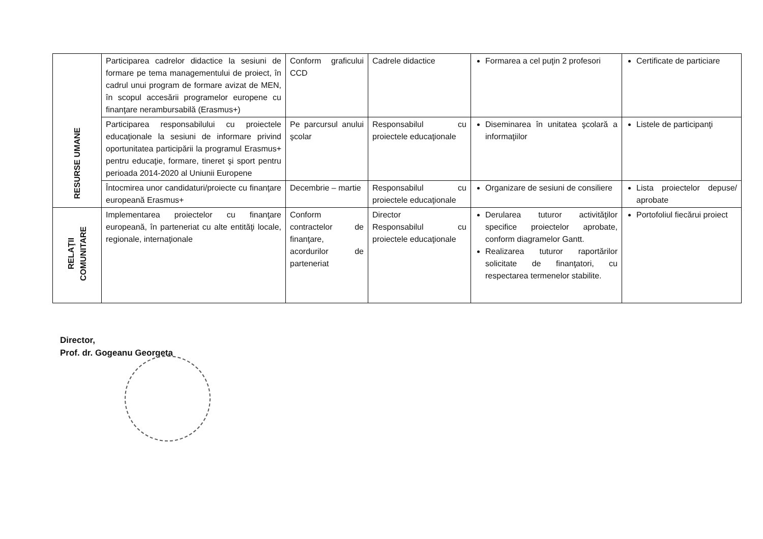| RESURSE UMANE | Participarea cadrelor didactice la sesiuni de formare pe tema managementului de proiect, în cadrul unui program de formare avizat de MEN, în scopul accesării programelor europene cu finanţare nerambursabilă (Erasmus+) | Conform graficului CCD | Cadrele didactice | Formarea a cel puţin 2 profesori | Certificate de particiare |
| | Participarea responsabilului cu proiectele educaţionale la sesiuni de informare privind oportunitatea participării la programul Erasmus+ pentru educaţie, formare, tineret şi sport pentru perioada 2014-2020 al Uniunii Europene | Pe parcursul anului şcolar | Responsabilul cu proiectele educaţionale | Diseminarea în unitatea şcolară a informaţiilor | Listele de participanţi |
| | Întocmirea unor candidaturi/proiecte cu finanţare europeană Erasmus+ | Decembrie – martie | Responsabilul cu proiectele educaţionale | Organizare de sesiuni de consiliere | Lista proiectelor depuse/ aprobate |
| RELAŢII COMUNITARE | Implementarea proiectelor cu finanţare europeană, în parteneriat cu alte entităţi locale, regionale, internaţionale | Conform contractelor de finanţare, acordurilor de parteneriat | Director Responsabilul cu proiectele educaţionale | Derularea tuturor activităţilor specifice proiectelor aprobate, conform diagramelor Gantt. Realizarea tuturor raportărilor solicitate de finanţatori, cu respectarea termenelor stabilite. | Portofoliul fiecărui proiect |
Director,
Prof. dr. Gogeanu Georgeta